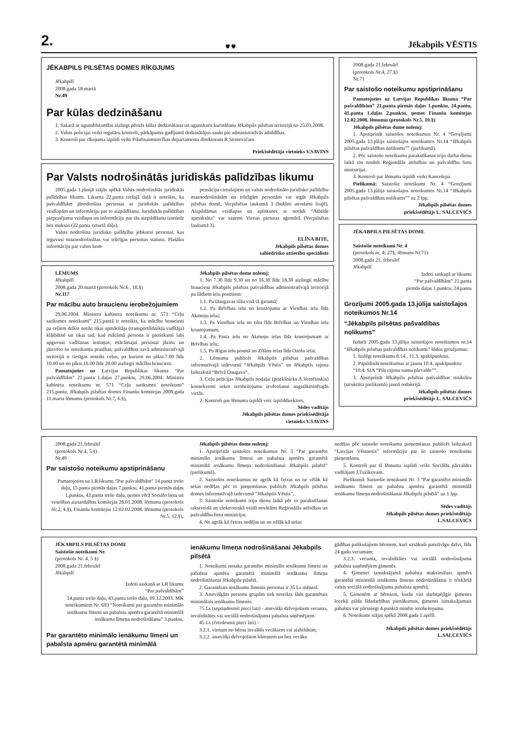2. 🛡 🛡 Jēkabpils VĒSTIS
JĒKABPILS PILSĒTAS DOMES RĪKOJUMS
Jēkabpilī
2008.gada 18.martā
Nr.49
Par kūlas dedzināšanu
1. Sakarā ar ugunsbīstamību aizliegt pērnās kūlas dedzināšanu un ugunskuru kurināšanu Jēkabpils pilsētas teritorijā no 25.03.2008.
2. Valsts policijai veikt regulāru kontroli, pārkāpumu gadījumā dedzinātājus saukt pie administratīvās atbildības.
3. Kontroli par rīkojuma izpildi veikt Pilsētsaimniecības departamenta direktoram R.Sirmovičam
Priekšsēdētāja vietnieks V.SAVINS
Par Valsts nodrošinātās juridiskās palīdzības likumu
2005.gada 1.jūnijā stājās spēkā Valsts nodrošinātās juridiskās palīdzības likums. Likuma 22.panta trešajā daļā ir noteikts, ka pašvaldībām jānodrošina personas ar juridiskās palīdzības veidlapām un informāciju par to aizpildīšanu. Juridiskās palīdzības pieprasījuma veidlapu un informāciju par tās aizpildīšanu izsniedz bez maksas (22.panta ceturtā daļa).
Valsts nodrošina juridisko palīdzību jebkurai personai, kas ieguvusi maznodrošinātas vai trūcīgas personas statusu. Plašāku informāciju par valsts kom-
pensāciju cietušajiem un valsts nodrošināto juridisko palīdzību maznodrošinātām un trūcīgām personām var iegūt Jēkabpils pilsētas domē, Vecpilsētas laukumā 3 (bukleti atrodami foajē). Aizpildāmas veidlapas un aploksnes ar norādi “Atbilde apmaksāta” var saņemt Vienas pieturas aģentūrā (Vecpilsētas laukumā 3).
ELĪNA BITE,
Jēkabpils pilsētas domes
sabiedrisko attiecību speciāliste
LĒMUMS
Jēkabpilī
2008.gada 20.martā (protokols Nr.6 , 18.§)
Nr.117
Par mācību auto braucienu ierobežojumiem
29.06.2004. Ministru kabineta noteikumu nr. 571 “Ceļu satiksmes noteikumi” 215.pantā ir noteikts, ka mācību brauc­ieni pa ceļiem drīkst notikt tikai apmācītāja (transportlīdzekļa vadītāja) klātbūtnē un tikai tad, kad mācāmā persona ir pietiekami labi apguvusi vadīšanas iemaņas; mācāmajai personai jāzina un jāievēro šo noteikumu prasības; pašvaldības savā administratīvajā teritorijā ir tiesīgas noteikt ceļus, pa kuriem no plkst.7.00 līdz 10.00 un no plkst.16.00 līdz 20.00 aizliegti mācību braucieni.
Pamatojoties uz Latvijas Republikas likuma “Par pašvaldībām” 21.panta 1.daļas 27.punktu, 29.06.2004. Ministru kabineta noteikumu nr. 571 “Ceļu satiksmes noteikumi” 215.pantu, Jēkabpils pilsētas domes Finanšu komitejas 2008.gada 11.marta lēmumu (protokols Nr.7, 6.§),
Jēkabpils pilsētas dome nolemj:
1. No 7.30 līdz 9.30 un no 16.30 līdz 18.30 aizliegti mācību braucieni Jēkabpils pilsētas pašvaldības administratīvajā teritorijā pa šādiem ielu posmiem:
1.1. Pa Daugavas tiltu visā tā garumā;
1.2. Pa Brīvības ielu no krustojuma ar Vienības ielu līdz Akmeņu ielai;
1.3. Pa Vienības ielu no tilta līdz Brīvības un Vienības ielu krustojumam;
1.4. Pa Pasta ielu no Akmeņu ielas līdz krustojumam ar Brīvības ielu;
1.5. Pa Rīgas ielu posmā no Zīlānu ielas līdz Ozolu ielai.
2. Lēmumu publicēt Jēkabpils pilsētas pašvaldības informatīvajā izdevumā “Jēkabpils Vēstis” un Jēkabpils rajona laikrakstā “Brīvā Daugava”.
3. Ceļu policijas Jēkabpils nodaļai (priekšnieks A.Verečinskis) konsekventi sekot ierobežojumu ievērošanai augstākminētajās vietās.
2. Kontroli par lēmuma izpildi veic izpilddirektors.
Sēdes vadītājs
Jēkabpils pilsētas domes priekšsēdētāja
vietnieks V.SAVINS
2008.gada 21.februārī
(protokols Nr.4, 27.§)
Nr.71
Par saistošo noteikumu apstiprināšanu
Pamatojoties uz Latvijas Republikas likuma “Par pašvaldībām” 21.panta pirmās daļas 1.punktu, 24.pantu, 41.panta 1.daļas 2.punktu, ņemot Finanšu komitejas 12.02.2008. lēmumu (protokols Nr.5. 10.§)
Jēkabpils pilsētas dome nolemj:
1. Apstiprināt saistošos noteikumus Nr. 4 “Grozījumi 2005.gada 13.jūlija saistošajos noteikumos Nr.14 “Jēkabpils pilsētas pašvaldības nolikums”” (pielikumā).
2. Pēc saistošo noteikumu parakstīšanas triju darba dienu laikā tos nosūtīt Reģionālās attīstības un pašvaldību lietu ministrijai.
3. Kontroli par lēmuma izpildi veikt Kancelejai.
Pielikumā: Saistošie noteikumi Nr. 4 “Grozījumi 2005.gada 13.jūlija saistošajos noteikumos Nr.14 “Jēkabpils pilsētas pašvaldības nolikums”” uz 2 lpp.
Jēkabpils pilsētas domes
priekšsēdētājs L. SALCEVIČS
JĒKABPILS PILSĒTAS DOME
Saistošie noteikumi Nr. 4
(protokols nr. 4; 27§, lēmums Nr.71)
2008.gada 21. februārī
Jēkabpilī
Izdoti saskaņā ar likumu
“Par pašvaldībām” 21.panta
pirmās daļas 1.punktu, 24.pantu
Grozījumi 2005.gada 13.jūlija saistošajos noteikumos Nr.14
“Jēkabpils pilsētas pašvaldības nolikums”
Izdarīt 2005.gada 13.jūlija saistošajos noteikumos nr.14 “Jēkabpils pilsētas pašvaldības nolikums” šādus grozījumus:
1. Izslēgt noteikumu 8.14., 11.3. apakšpunktus.
2. Papildināt noteikumus ar jaunu 10.4. apakšpunktu:
“10.4. SIA “Pils rajona namu pārvalde””.
3. Apstiprināt Jēkabpils pilsētas pašvaldības struktūru (struktūra pielikumā) jaunā redakcijā.
Jēkabpils pilsētas domes
priekšsēdētājs L. SALCEVIČS
2008.gada 21.februārī
(protokols Nr.4, 5.§)
Nr.49
Par saistošo noteikumu apstiprināšanu
Pamatojoties uz LR likumu “Par pašvaldībām” 14.panta trešo daļu, 15.panta pirmās daļas 7.punktu, 41.panta pirmās daļas 1.punktu, 43.panta trešo daļu, ņemot vērā Sociālo lietu un veselības aizsardzības komitejas 28.01.2008. lēmumu (protokols Nr.2, 4.§), Finanšu komitejas 12.02.02.2008. lēmumu (protokols Nr.5, 12.§),
Jēkabpils pilsētas dome nolemj:
1. Apstiprināt saistošos noteikumus Nr. 3 “Par garantēto minimālo ienākumu līmeni un pabalsta apmēru garantētā minimālā ienākumu līmeņa nodrošināšanai Jēkabpils pilsētā” (pielikumā).
2. Saistošos noteikumus ne agrāk kā četras un ne vēlāk kā sešas nedēļas pēc to pieņemšanas publicēt Jēkabpils pilsētas domes informatīvajā izdevumā “Jēkabpils Vēstis”.
3. Saistošie noteikumi triju dienu laikā pēc to parakstīšanas rakstveidā un elektroniskā veidā nosūtāmi Reģionālās attīstības un pašvaldību lietu ministrijai.
4. Ne agrāk kā četras nedēļas un ne vēlāk kā sešas
nedēļas pēc saistošo noteikumu pieņemšanas publicēt laikrakstā “Latvijas Vēstnesis” informāciju par šo saistošo noteikumu pieņemšanu.
5. Kontroli par šī lēmuma izpildi veikt Sociālās pārvaldes vadītājam J.Tužikovam.
Pielikumā: Saistošie noteikumi Nr. 3 “Par garantēto minimālo ienākumu līmeni un pabalsta apmēru garantētā minimālā ienākumu līmeņa nodrošināšanai Jēkabpils pilsētā” uz 1 lpp.
Sēdes vadītājs
Jēkabpils pilsētas domes priekšsēdētājs
L.SALCEVIČS
JĒKABPILS PILSĒTAS DOME
Saistošie noteikumi Nr.
(protokols Nr. 4, 5 §)
2008.gada 21.februārī
Jēkabpilī
Izdoti saskaņā ar LR likuma
“Par pašvaldībām”
14.panta trešo daļu, 43.panta trešo daļu, 09.12.2003. MK noteikumiem Nr. 693 “Noteikumi par garantēto minimālo ienākumu līmeni un pabalstu apmēra garantētā minimālā ienākuma līmeņa nodrošināšanu” 3.punktu.
Par garantēto minimālo ienākumu līmeni un pabalsta apmēru garantētā minimālā
ienākumu līmeņa nodrošināšanai Jēkabpils pilsētā
1. Noteikumi nosaka garantēto minimālo ienākumu līmeni un pabalsta apmēru garantētā minimālā ienākumu līmeņa nodrošināšanai Jēkabpils pilsētā.
2. Garantētais ienākumu līmenis personai ir 35 Ls mēnesī.
3. Atsevišķām personu grupām tiek noteikts šāds garantētais minimālais ienākumu līmenis:
75 Ls (septiņdesmit pieci lati) - atsevišķi dzīvojošiem vecuma, invaliditātes vai sociālā nodrošinājuma pabalsta saņēmējiem.
45 Ls (četrdesmit pieci lati) -
3.2.1. vienam no bērna invalīda vecākiem vai aizbildnim;
3.2.2. atsevišķi dzīvojošiem bāreņiem un bez vecāku
gādības palikušajiem bērniem, kuri uzsākuši patstāvīgu dzīvi, līdz 24 gadu vecumam;
3.2.3. vecuma, invaliditātes vai sociālā nodrošinājuma pabalsta saņēmējiem ģimenēs.
4. Ģimenei izmaksājamā pabalsta maksimālais apmērs garantētā minimālā ienākumu līmeņa nodrošināšanai ir trīskāršā valsts sociālā nodrošinājuma pabalsta apmērā.
5. Ģimenēm ar bērniem, kurās visi darbspējīgie ģimenes locekļi pilda līdzdarbības pienākumus, ģimenei izmaksājamais pabalsts var pārsniegt 4.punktā minēto ierobežojumu.
6. Noteikumi stājas spēkā 2008.gada 1.aprīlī.
Jēkabpils pilsētas domes priekšsēdētājs
L.SALCEVIČS